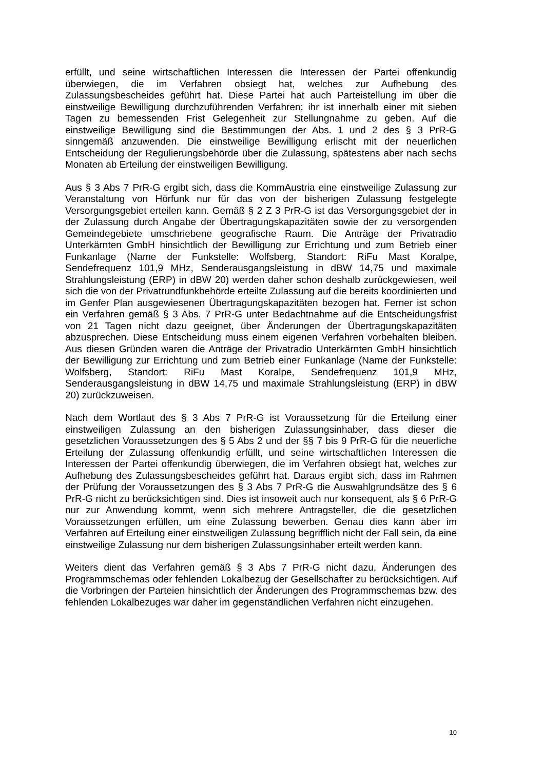erfüllt, und seine wirtschaftlichen Interessen die Interessen der Partei offenkundig überwiegen, die im Verfahren obsiegt hat, welches zur Aufhebung des Zulassungsbescheides geführt hat. Diese Partei hat auch Parteistellung im über die einstweilige Bewilligung durchzuführenden Verfahren; ihr ist innerhalb einer mit sieben Tagen zu bemessenden Frist Gelegenheit zur Stellungnahme zu geben. Auf die einstweilige Bewilligung sind die Bestimmungen der Abs. 1 und 2 des § 3 PrR-G sinngemäß anzuwenden. Die einstweilige Bewilligung erlischt mit der neuerlichen Entscheidung der Regulierungsbehörde über die Zulassung, spätestens aber nach sechs Monaten ab Erteilung der einstweiligen Bewilligung.
Aus § 3 Abs 7 PrR-G ergibt sich, dass die KommAustria eine einstweilige Zulassung zur Veranstaltung von Hörfunk nur für das von der bisherigen Zulassung festgelegte Versorgungsgebiet erteilen kann. Gemäß § 2 Z 3 PrR-G ist das Versorgungsgebiet der in der Zulassung durch Angabe der Übertragungskapazitäten sowie der zu versorgenden Gemeindegebiete umschriebene geografische Raum. Die Anträge der Privatradio Unterkärnten GmbH hinsichtlich der Bewilligung zur Errichtung und zum Betrieb einer Funkanlage (Name der Funkstelle: Wolfsberg, Standort: RiFu Mast Koralpe, Sendefrequenz 101,9 MHz, Senderausgangsleistung in dBW 14,75 und maximale Strahlungsleistung (ERP) in dBW 20) werden daher schon deshalb zurückgewiesen, weil sich die von der Privatrundfunkbehörde erteilte Zulassung auf die bereits koordinierten und im Genfer Plan ausgewiesenen Übertragungskapazitäten bezogen hat. Ferner ist schon ein Verfahren gemäß § 3 Abs. 7 PrR-G unter Bedachtnahme auf die Entscheidungsfrist von 21 Tagen nicht dazu geeignet, über Änderungen der Übertragungskapazitäten abzusprechen. Diese Entscheidung muss einem eigenen Verfahren vorbehalten bleiben. Aus diesen Gründen waren die Anträge der Privatradio Unterkärnten GmbH hinsichtlich der Bewilligung zur Errichtung und zum Betrieb einer Funkanlage (Name der Funkstelle: Wolfsberg, Standort: RiFu Mast Koralpe, Sendefrequenz 101,9 MHz, Senderausgangsleistung in dBW 14,75 und maximale Strahlungsleistung (ERP) in dBW 20) zurückzuweisen.
Nach dem Wortlaut des § 3 Abs 7 PrR-G ist Voraussetzung für die Erteilung einer einstweiligen Zulassung an den bisherigen Zulassungsinhaber, dass dieser die gesetzlichen Voraussetzungen des § 5 Abs 2 und der §§ 7 bis 9 PrR-G für die neuerliche Erteilung der Zulassung offenkundig erfüllt, und seine wirtschaftlichen Interessen die Interessen der Partei offenkundig überwiegen, die im Verfahren obsiegt hat, welches zur Aufhebung des Zulassungsbescheides geführt hat. Daraus ergibt sich, dass im Rahmen der Prüfung der Voraussetzungen des § 3 Abs 7 PrR-G die Auswahlgrundsätze des § 6 PrR-G nicht zu berücksichtigen sind. Dies ist insoweit auch nur konsequent, als § 6 PrR-G nur zur Anwendung kommt, wenn sich mehrere Antragsteller, die die gesetzlichen Voraussetzungen erfüllen, um eine Zulassung bewerben. Genau dies kann aber im Verfahren auf Erteilung einer einstweiligen Zulassung begrifflich nicht der Fall sein, da eine einstweilige Zulassung nur dem bisherigen Zulassungsinhaber erteilt werden kann.
Weiters dient das Verfahren gemäß § 3 Abs 7 PrR-G nicht dazu, Änderungen des Programmschemas oder fehlenden Lokalbezug der Gesellschafter zu berücksichtigen. Auf die Vorbringen der Parteien hinsichtlich der Änderungen des Programmschemas bzw. des fehlenden Lokalbezuges war daher im gegenständlichen Verfahren nicht einzugehen.
10